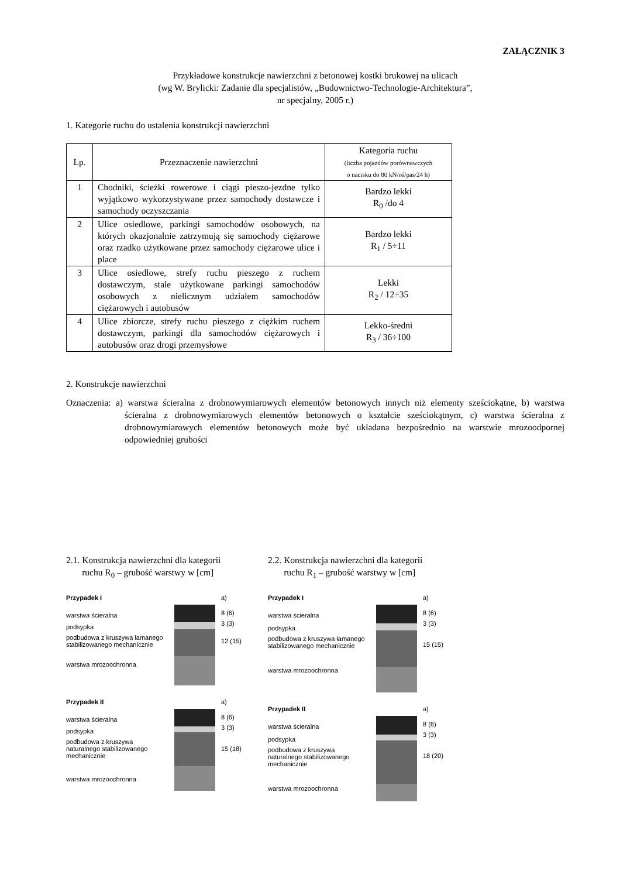ZAŁĄCZNIK 3
Przykładowe konstrukcje nawierzchni z betonowej kostki brukowej na ulicach
(wg W. Brylicki: Zadanie dla specjalistów, „Budownictwo-Technologie-Architektura”,
nr specjalny, 2005 r.)
1. Kategorie ruchu do ustalenia konstrukcji nawierzchni
| Lp. | Przeznaczenie nawierzchni | Kategoria ruchu (liczba pojazdów porównawczych o nacisku do 80 kN/oś/pas/24 h) |
| --- | --- | --- |
| 1 | Chodniki, ścieżki rowerowe i ciągi pieszo-jezdne tylko wyjątkowo wykorzystywane przez samochody dostawcze i samochody oczyszczania | Bardzo lekki R<sub>0</sub> /do 4 |
| 2 | Ulice osiedlowe, parkingi samochodów osobowych, na których okazjonalnie zatrzymują się samochody ciężarowe oraz rzadko użytkowane przez samochody ciężarowe ulice i place | Bardzo lekki R<sub>1</sub> / 5÷11 |
| 3 | Ulice osiedlowe, strefy ruchu pieszego z ruchem dostawczym, stale użytkowane parkingi samochodów osobowych z nielicznym udziałem samochodów ciężarowych i autobusów | Lekki R<sub>2</sub> / 12÷35 |
| 4 | Ulice zbiorcze, strefy ruchu pieszego z ciężkim ruchem dostawczym, parkingi dla samochodów ciężarowych i autobusów oraz drogi przemysłowe | Lekko-średni R<sub>3</sub> / 36÷100 |
2. Konstrukcje nawierzchni
Oznaczenia: a) warstwa ścieralna z drobnowymiarowych elementów betonowych innych niż elementy sześciokątne, b) warstwa ścieralna z drobnowymiarowych elementów betonowych o kształcie sześciokątnym, c) warstwa ścieralna z drobnowymiarowych elementów betonowych może być układana bezpośrednio na warstwie mrozoodpornej odpowiedniej grubości
2.1. Konstrukcja nawierzchni dla kategorii
ruchu R<sub>0</sub> – grubość warstwy w [cm]
Przypadek I
warstwa ścieralna
podsypka
podbudowa z kruszywa łamanego stabilizowanego mechanicznie
warstwa mrozoochronna
a)
8 (6)
3 (3)
12 (15)
Przypadek II
warstwa ścieralna
podsypka
podbudowa z kruszywa naturalnego stabilizowanego mechanicznie
warstwa mrozoochronna
a)
8 (6)
3 (3)
15 (18)
2.2. Konstrukcja nawierzchni dla kategorii
ruchu R<sub>1</sub> – grubość warstwy w [cm]
Przypadek I
warstwa ścieralna
podsypka
podbudowa z kruszywa łamanego stabilizowanego mechanicznie
warstwa mrozoochronna
a)
8 (6)
3 (3)
15 (15)
Przypadek II
warstwa ścieralna
podsypka
podbudowa z kruszywa naturalnego stabilizowanego mechanicznie
warstwa mrozoochronna
a)
8 (6)
3 (3)
18 (20)